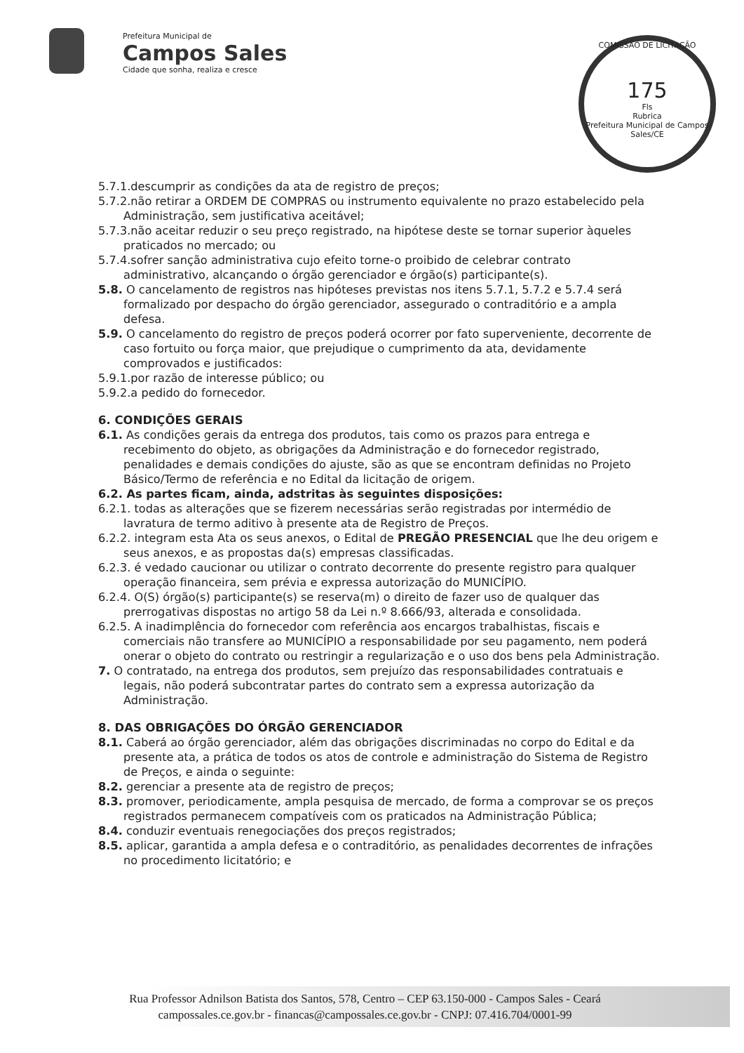Prefeitura Municipal de
Campos Sales
Cidade que sonha, realiza e cresce
COMISSÃO DE LICITAÇÃO
175
Fls
Rubrica
Prefeitura Municipal de Campos Sales/CE
5.7.1.descumprir as condições da ata de registro de preços;
5.7.2.não retirar a ORDEM DE COMPRAS ou instrumento equivalente no prazo estabelecido pela Administração, sem justificativa aceitável;
5.7.3.não aceitar reduzir o seu preço registrado, na hipótese deste se tornar superior àqueles praticados no mercado; ou
5.7.4.sofrer sanção administrativa cujo efeito torne-o proibido de celebrar contrato administrativo, alcançando o órgão gerenciador e órgão(s) participante(s).
5.8. O cancelamento de registros nas hipóteses previstas nos itens 5.7.1, 5.7.2 e 5.7.4 será formalizado por despacho do órgão gerenciador, assegurado o contraditório e a ampla defesa.
5.9. O cancelamento do registro de preços poderá ocorrer por fato superveniente, decorrente de caso fortuito ou força maior, que prejudique o cumprimento da ata, devidamente comprovados e justificados:
5.9.1.por razão de interesse público; ou
5.9.2.a pedido do fornecedor.
6. CONDIÇÕES GERAIS
6.1. As condições gerais da entrega dos produtos, tais como os prazos para entrega e recebimento do objeto, as obrigações da Administração e do fornecedor registrado, penalidades e demais condições do ajuste, são as que se encontram definidas no Projeto Básico/Termo de referência e no Edital da licitação de origem.
6.2. As partes ficam, ainda, adstritas às seguintes disposições:
6.2.1. todas as alterações que se fizerem necessárias serão registradas por intermédio de lavratura de termo aditivo à presente ata de Registro de Preços.
6.2.2. integram esta Ata os seus anexos, o Edital de PREGÃO PRESENCIAL que lhe deu origem e seus anexos, e as propostas da(s) empresas classificadas.
6.2.3. é vedado caucionar ou utilizar o contrato decorrente do presente registro para qualquer operação financeira, sem prévia e expressa autorização do MUNICÍPIO.
6.2.4. O(S) órgão(s) participante(s) se reserva(m) o direito de fazer uso de qualquer das prerrogativas dispostas no artigo 58 da Lei n.º 8.666/93, alterada e consolidada.
6.2.5. A inadimplência do fornecedor com referência aos encargos trabalhistas, fiscais e comerciais não transfere ao MUNICÍPIO a responsabilidade por seu pagamento, nem poderá onerar o objeto do contrato ou restringir a regularização e o uso dos bens pela Administração.
7. O contratado, na entrega dos produtos, sem prejuízo das responsabilidades contratuais e legais, não poderá subcontratar partes do contrato sem a expressa autorização da Administração.
8. DAS OBRIGAÇÕES DO ÓRGÃO GERENCIADOR
8.1. Caberá ao órgão gerenciador, além das obrigações discriminadas no corpo do Edital e da presente ata, a prática de todos os atos de controle e administração do Sistema de Registro de Preços, e ainda o seguinte:
8.2. gerenciar a presente ata de registro de preços;
8.3. promover, periodicamente, ampla pesquisa de mercado, de forma a comprovar se os preços registrados permanecem compatíveis com os praticados na Administração Pública;
8.4. conduzir eventuais renegociações dos preços registrados;
8.5. aplicar, garantida a ampla defesa e o contraditório, as penalidades decorrentes de infrações no procedimento licitatório; e
Rua Professor Adnilson Batista dos Santos, 578, Centro – CEP 63.150-000 - Campos Sales - Ceará
campossales.ce.gov.br - financas@campossales.ce.gov.br - CNPJ: 07.416.704/0001-99